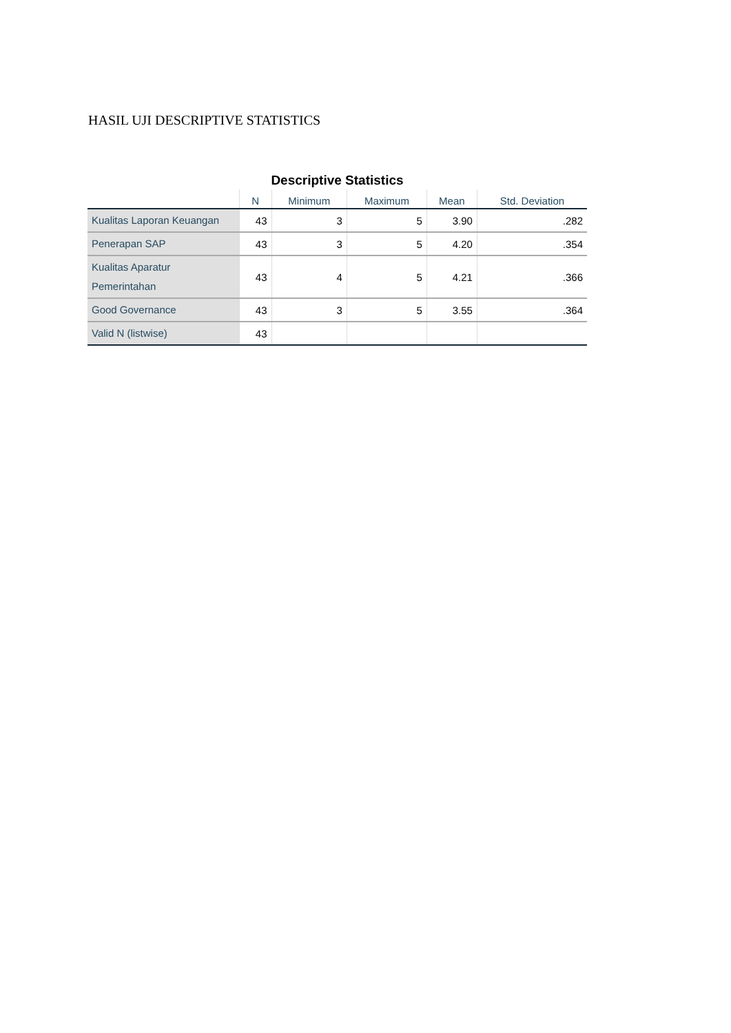HASIL UJI DESCRIPTIVE STATISTICS
Descriptive Statistics
| | N | Minimum | Maximum | Mean | Std. Deviation |
| --- | --- | --- | --- | --- | --- |
| Kualitas Laporan Keuangan | 43 | 3 | 5 | 3.90 | .282 |
| Penerapan SAP | 43 | 3 | 5 | 4.20 | .354 |
| Kualitas Aparatur Pemerintahan | 43 | 4 | 5 | 4.21 | .366 |
| Good Governance | 43 | 3 | 5 | 3.55 | .364 |
| Valid N (listwise) | 43 | | | | |